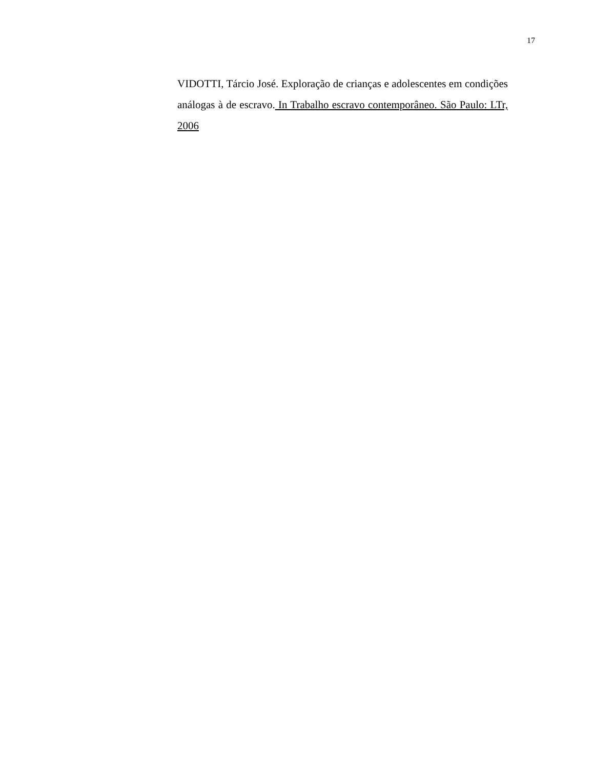17
VIDOTTI, Tárcio José. Exploração de crianças e adolescentes em condições análogas à de escravo. In Trabalho escravo contemporâneo. São Paulo: LTr, 2006